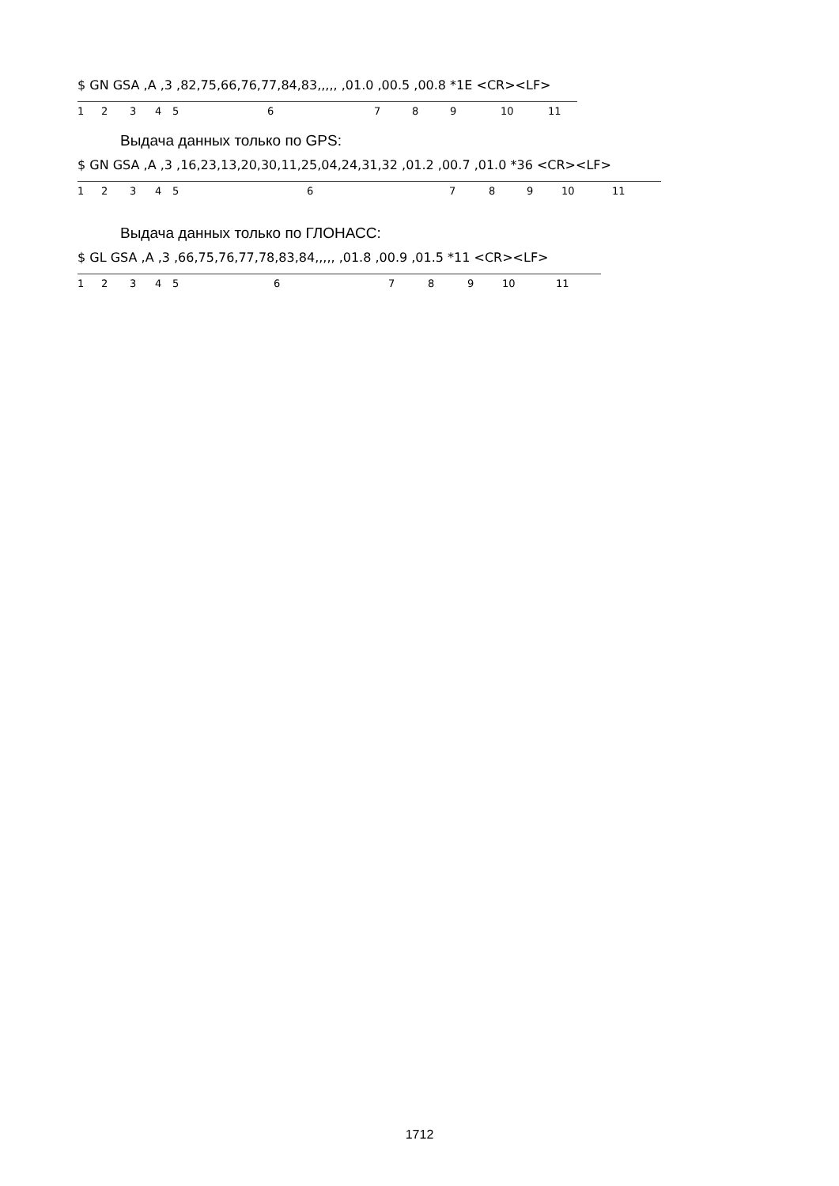$ GN GSA ,A ,3 ,82,75,66,76,77,84,83,,,,, ,01.0 ,00.5 ,00.8 *1E <CR><LF>
123456789 10 11
Выдача данных только по GPS:
$ GN GSA ,A ,3 ,16,23,13,20,30,11,25,04,24,31,32 ,01.2 ,00.7 ,01.0 *36 <CR><LF>
123456789 10 11
Выдача данных только по ГЛОНАСС:
$ GL GSA ,A ,3 ,66,75,76,77,78,83,84,,,,, ,01.8 ,00.9 ,01.5 *11 <CR><LF>
123456789 10 11
1712